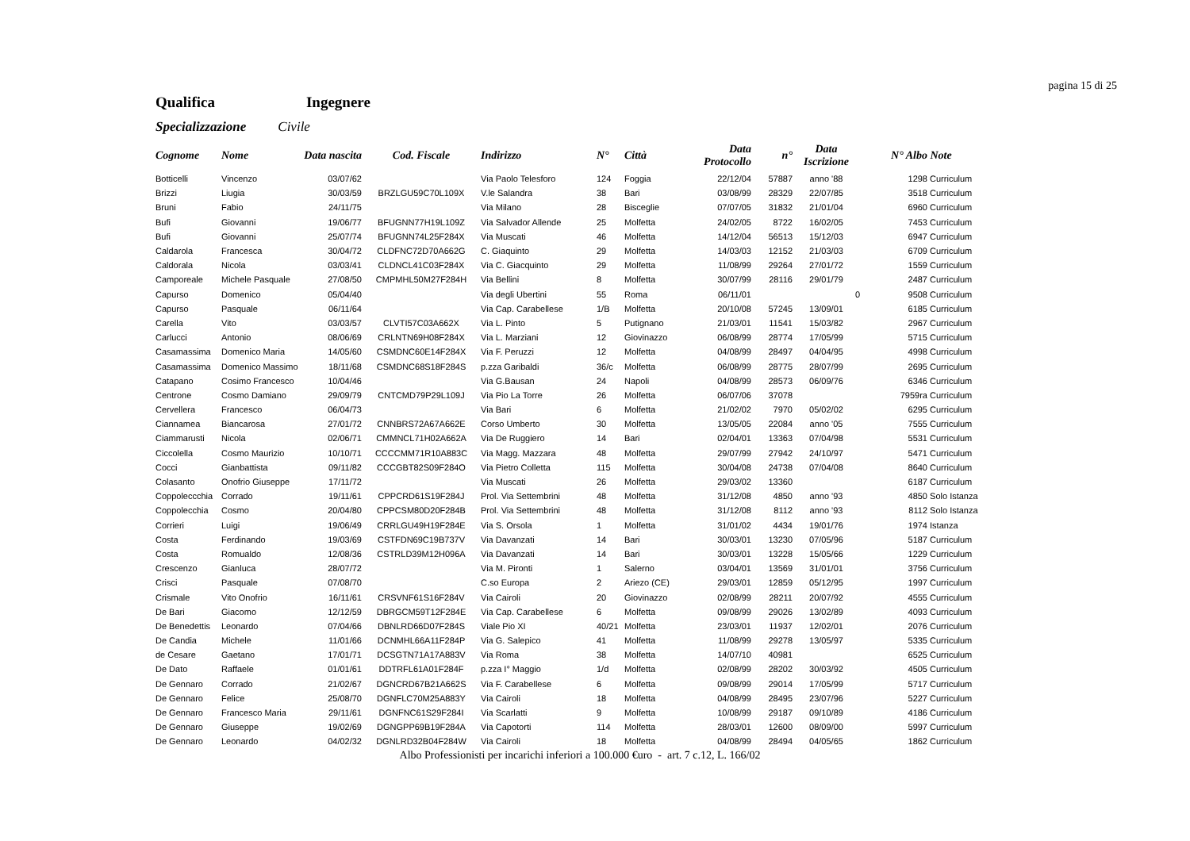pagina 15 di 25
Qualifica Ingegnere
Specializzazione Civile
| Cognome | Nome | Data nascita | Cod. Fiscale | Indirizzo | N° | Città | Data Protocollo | n° | Data Iscrizione | N° Albo | Note |
| --- | --- | --- | --- | --- | --- | --- | --- | --- | --- | --- | --- |
| Botticelli | Vincenzo | 03/07/62 | | Via Paolo Telesforo | 124 | Foggia | 22/12/04 | 57887 | anno '88 | 1298 | Curriculum |
| Brizzi | Liugia | 30/03/59 | BRZLGU59C70L109X | V.le Salandra | 38 | Bari | 03/08/99 | 28329 | 22/07/85 | 3518 | Curriculum |
| Bruni | Fabio | 24/11/75 | | Via Milano | 28 | Bisceglie | 07/07/05 | 31832 | 21/01/04 | 6960 | Curriculum |
| Bufi | Giovanni | 19/06/77 | BFUGNN77H19L109Z | Via Salvador Allende | 25 | Molfetta | 24/02/05 | 8722 | 16/02/05 | 7453 | Curriculum |
| Bufi | Giovanni | 25/07/74 | BFUGNN74L25F284X | Via Muscati | 46 | Molfetta | 14/12/04 | 56513 | 15/12/03 | 6947 | Curriculum |
| Caldarola | Francesca | 30/04/72 | CLDFNC72D70A662G | C. Giaquinto | 29 | Molfetta | 14/03/03 | 12152 | 21/03/03 | 6709 | Curriculum |
| Caldorala | Nicola | 03/03/41 | CLDNCL41C03F284X | Via C. Giacquinto | 29 | Molfetta | 11/08/99 | 29264 | 27/01/72 | 1559 | Curriculum |
| Camporeale | Michele Pasquale | 27/08/50 | CMPMHL50M27F284H | Via Bellini | 8 | Molfetta | 30/07/99 | 28116 | 29/01/79 | 2487 | Curriculum |
| Capurso | Domenico | 05/04/40 | | Via degli Ubertini | 55 | Roma | 06/11/01 | | 0 | 9508 | Curriculum |
| Capurso | Pasquale | 06/11/64 | | Via Cap. Carabellese | 1/B | Molfetta | 20/10/08 | 57245 | 13/09/01 | 6185 | Curriculum |
| Carella | Vito | 03/03/57 | CLVTI57C03A662X | Via L. Pinto | 5 | Putignano | 21/03/01 | 11541 | 15/03/82 | 2967 | Curriculum |
| Carlucci | Antonio | 08/06/69 | CRLNTN69H08F284X | Via L. Marziani | 12 | Giovinazzo | 06/08/99 | 28774 | 17/05/99 | 5715 | Curriculum |
| Casamassima | Domenico Maria | 14/05/60 | CSMDNC60E14F284X | Via F. Peruzzi | 12 | Molfetta | 04/08/99 | 28497 | 04/04/95 | 4998 | Curriculum |
| Casamassima | Domenico Massimo | 18/11/68 | CSMDNC68S18F284S | p.zza Garibaldi | 36/c | Molfetta | 06/08/99 | 28775 | 28/07/99 | 2695 | Curriculum |
| Catapano | Cosimo Francesco | 10/04/46 | | Via G.Bausan | 24 | Napoli | 04/08/99 | 28573 | 06/09/76 | 6346 | Curriculum |
| Centrone | Cosmo Damiano | 29/09/79 | CNTCMD79P29L109J | Via Pio La Torre | 26 | Molfetta | 06/07/06 | 37078 | | 7959ra | Curriculum |
| Cervellera | Francesco | 06/04/73 | | Via Bari | 6 | Molfetta | 21/02/02 | 7970 | 05/02/02 | 6295 | Curriculum |
| Ciannamea | Biancarosa | 27/01/72 | CNNBRS72A67A662E | Corso Umberto | 30 | Molfetta | 13/05/05 | 22084 | anno '05 | 7555 | Curriculum |
| Ciammarusti | Nicola | 02/06/71 | CMMNCL71H02A662A | Via De Ruggiero | 14 | Bari | 02/04/01 | 13363 | 07/04/98 | 5531 | Curriculum |
| Ciccolella | Cosmo Maurizio | 10/10/71 | CCCCMM71R10A883C | Via Magg. Mazzara | 48 | Molfetta | 29/07/99 | 27942 | 24/10/97 | 5471 | Curriculum |
| Cocci | Gianbattista | 09/11/82 | CCCGBT82S09F284O | Via Pietro Colletta | 115 | Molfetta | 30/04/08 | 24738 | 07/04/08 | 8640 | Curriculum |
| Colasanto | Onofrio Giuseppe | 17/11/72 | | Via Muscati | 26 | Molfetta | 29/03/02 | 13360 | | 6187 | Curriculum |
| Coppoleccchia | Corrado | 19/11/61 | CPPCRD61S19F284J | Prol. Via Settembrini | 48 | Molfetta | 31/12/08 | 4850 | anno '93 | 4850 | Solo Istanza |
| Coppolecchia | Cosmo | 20/04/80 | CPPCSM80D20F284B | Prol. Via Settembrini | 48 | Molfetta | 31/12/08 | 8112 | anno '93 | 8112 | Solo Istanza |
| Corrieri | Luigi | 19/06/49 | CRRLGU49H19F284E | Via S. Orsola | 1 | Molfetta | 31/01/02 | 4434 | 19/01/76 | 1974 | Istanza |
| Costa | Ferdinando | 19/03/69 | CSTFDN69C19B737V | Via Davanzati | 14 | Bari | 30/03/01 | 13230 | 07/05/96 | 5187 | Curriculum |
| Costa | Romualdo | 12/08/36 | CSTRLD39M12H096A | Via Davanzati | 14 | Bari | 30/03/01 | 13228 | 15/05/66 | 1229 | Curriculum |
| Crescenzo | Gianluca | 28/07/72 | | Via M. Pironti | 1 | Salerno | 03/04/01 | 13569 | 31/01/01 | 3756 | Curriculum |
| Crisci | Pasquale | 07/08/70 | | C.so Europa | 2 | Ariezo (CE) | 29/03/01 | 12859 | 05/12/95 | 1997 | Curriculum |
| Crismale | Vito Onofrio | 16/11/61 | CRSVNF61S16F284V | Via Cairoli | 20 | Giovinazzo | 02/08/99 | 28211 | 20/07/92 | 4555 | Curriculum |
| De Bari | Giacomo | 12/12/59 | DBRGCM59T12F284E | Via Cap. Carabellese | 6 | Molfetta | 09/08/99 | 29026 | 13/02/89 | 4093 | Curriculum |
| De Benedettis | Leonardo | 07/04/66 | DBNLRD66D07F284S | Viale Pio XI | 40/21 | Molfetta | 23/03/01 | 11937 | 12/02/01 | 2076 | Curriculum |
| De Candia | Michele | 11/01/66 | DCNMHL66A11F284P | Via G. Salepico | 41 | Molfetta | 11/08/99 | 29278 | 13/05/97 | 5335 | Curriculum |
| de Cesare | Gaetano | 17/01/71 | DCSGTN71A17A883V | Via Roma | 38 | Molfetta | 14/07/10 | 40981 | | 6525 | Curriculum |
| De Dato | Raffaele | 01/01/61 | DDTRFL61A01F284F | p.zza I° Maggio | 1/d | Molfetta | 02/08/99 | 28202 | 30/03/92 | 4505 | Curriculum |
| De Gennaro | Corrado | 21/02/67 | DGNCRD67B21A662S | Via F. Carabellese | 6 | Molfetta | 09/08/99 | 29014 | 17/05/99 | 5717 | Curriculum |
| De Gennaro | Felice | 25/08/70 | DGNFLC70M25A883Y | Via Cairoli | 18 | Molfetta | 04/08/99 | 28495 | 23/07/96 | 5227 | Curriculum |
| De Gennaro | Francesco Maria | 29/11/61 | DGNFNC61S29F284I | Via Scarlatti | 9 | Molfetta | 10/08/99 | 29187 | 09/10/89 | 4186 | Curriculum |
| De Gennaro | Giuseppe | 19/02/69 | DGNGPP69B19F284A | Via Capotorti | 114 | Molfetta | 28/03/01 | 12600 | 08/09/00 | 5997 | Curriculum |
| De Gennaro | Leonardo | 04/02/32 | DGNLRD32B04F284W | Via Cairoli | 18 | Molfetta | 04/08/99 | 28494 | 04/05/65 | 1862 | Curriculum |
Albo Professionisti per incarichi inferiori a 100.000 €uro - art. 7 c.12, L. 166/02